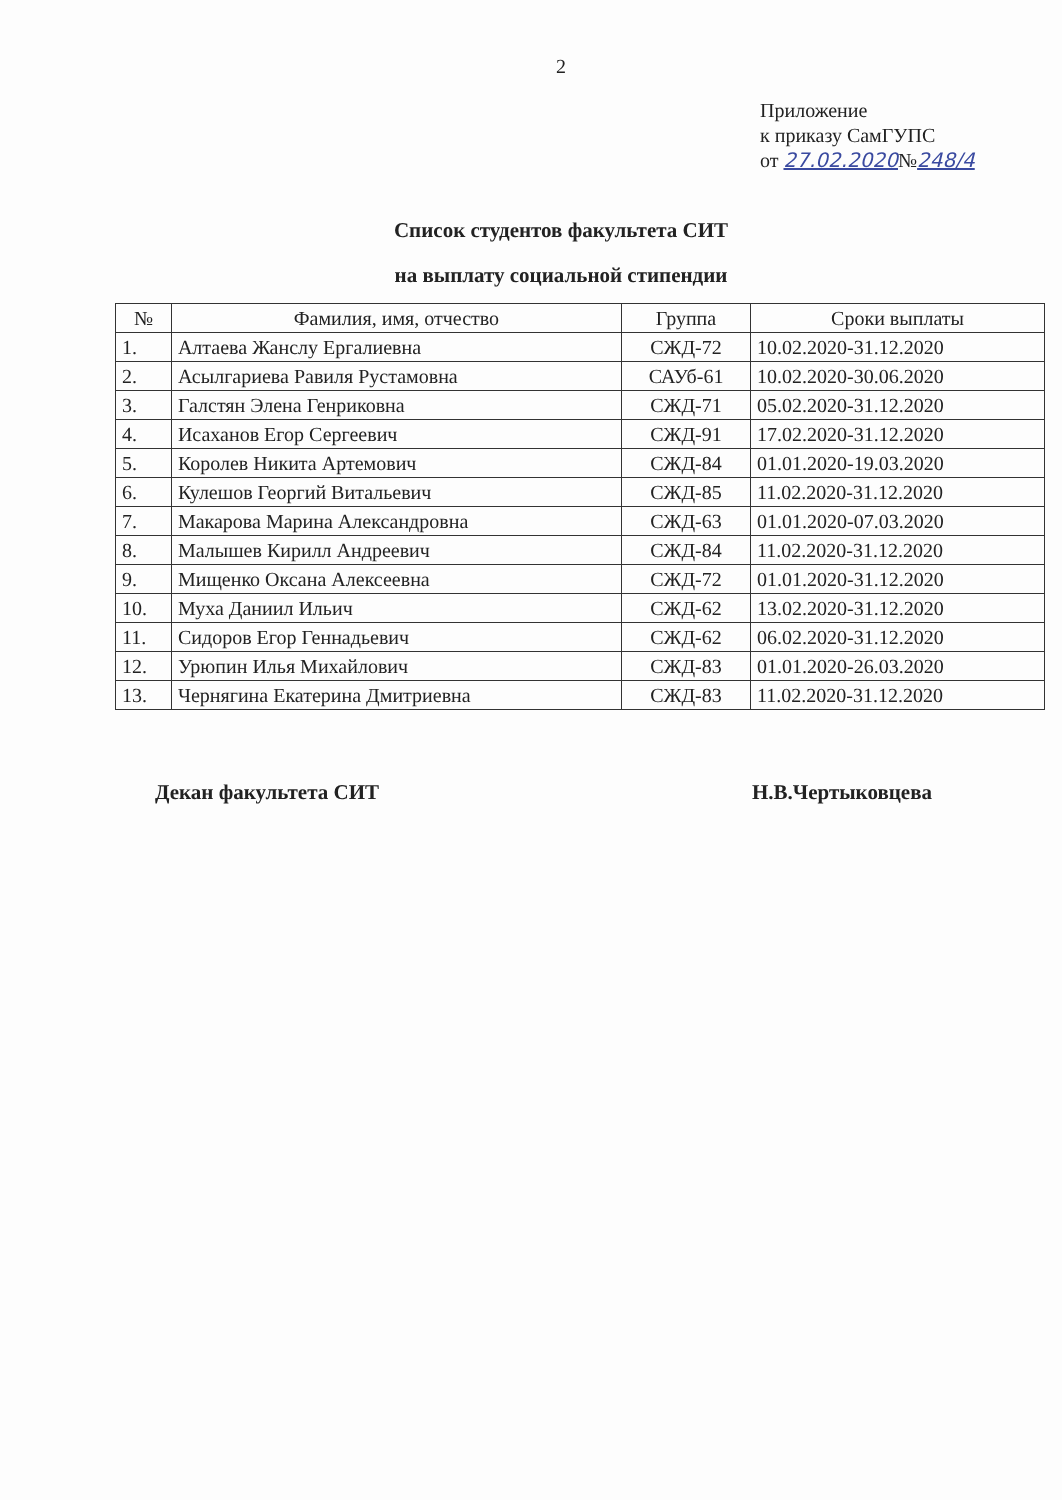2
Приложение
к приказу СамГУПС
от 27.02.2020№248/4
Список студентов факультета СИТ
на выплату социальной стипендии
| № | Фамилия, имя, отчество | Группа | Сроки выплаты |
| --- | --- | --- | --- |
| 1. | Алтаева Жанслу Ергалиевна | СЖД-72 | 10.02.2020-31.12.2020 |
| 2. | Асылгариева Равиля Рустамовна | САУб-61 | 10.02.2020-30.06.2020 |
| 3. | Галстян Элена Генриковна | СЖД-71 | 05.02.2020-31.12.2020 |
| 4. | Исаханов Егор Сергеевич | СЖД-91 | 17.02.2020-31.12.2020 |
| 5. | Королев Никита Артемович | СЖД-84 | 01.01.2020-19.03.2020 |
| 6. | Кулешов Георгий Витальевич | СЖД-85 | 11.02.2020-31.12.2020 |
| 7. | Макарова Марина Александровна | СЖД-63 | 01.01.2020-07.03.2020 |
| 8. | Малышев Кирилл Андреевич | СЖД-84 | 11.02.2020-31.12.2020 |
| 9. | Мищенко Оксана Алексеевна | СЖД-72 | 01.01.2020-31.12.2020 |
| 10. | Муха Даниил Ильич | СЖД-62 | 13.02.2020-31.12.2020 |
| 11. | Сидоров Егор Геннадьевич | СЖД-62 | 06.02.2020-31.12.2020 |
| 12. | Урюпин Илья Михайлович | СЖД-83 | 01.01.2020-26.03.2020 |
| 13. | Чернягина Екатерина Дмитриевна | СЖД-83 | 11.02.2020-31.12.2020 |
Декан факультета СИТ Н.В.Чертыковцева